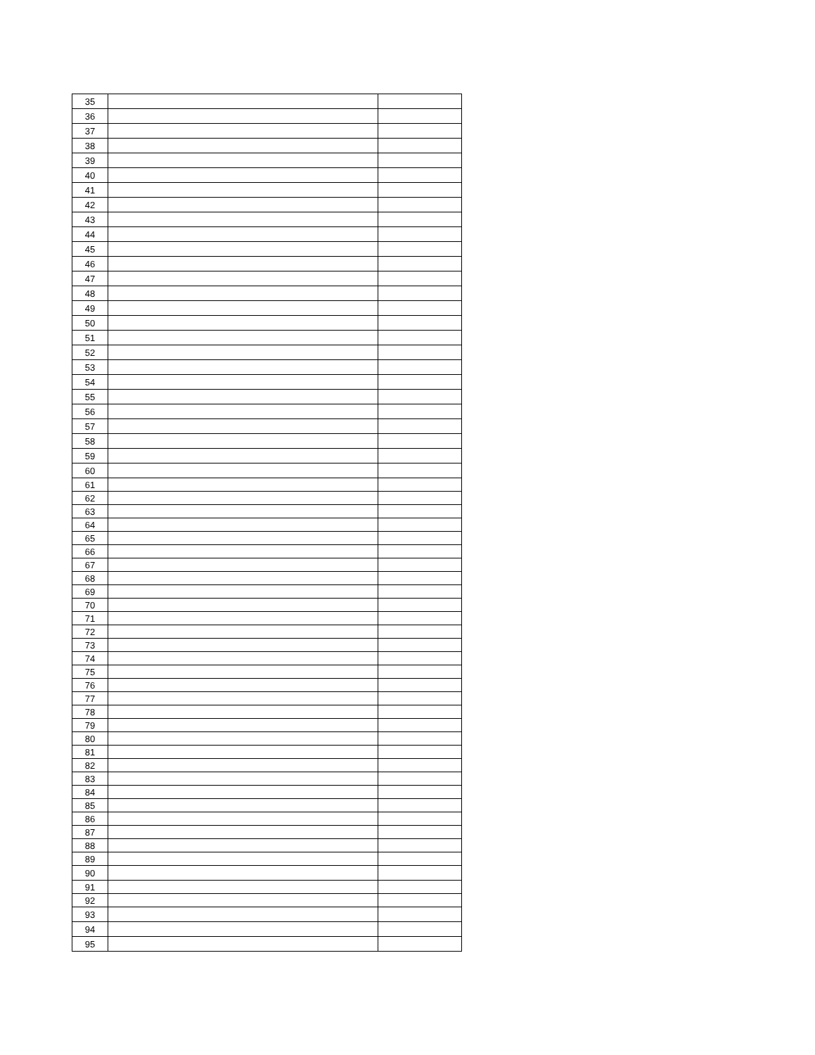| 35 | | |
| 36 | | |
| 37 | | |
| 38 | | |
| 39 | | |
| 40 | | |
| 41 | | |
| 42 | | |
| 43 | | |
| 44 | | |
| 45 | | |
| 46 | | |
| 47 | | |
| 48 | | |
| 49 | | |
| 50 | | |
| 51 | | |
| 52 | | |
| 53 | | |
| 54 | | |
| 55 | | |
| 56 | | |
| 57 | | |
| 58 | | |
| 59 | | |
| 60 | | |
| 61 | | |
| 62 | | |
| 63 | | |
| 64 | | |
| 65 | | |
| 66 | | |
| 67 | | |
| 68 | | |
| 69 | | |
| 70 | | |
| 71 | | |
| 72 | | |
| 73 | | |
| 74 | | |
| 75 | | |
| 76 | | |
| 77 | | |
| 78 | | |
| 79 | | |
| 80 | | |
| 81 | | |
| 82 | | |
| 83 | | |
| 84 | | |
| 85 | | |
| 86 | | |
| 87 | | |
| 88 | | |
| 89 | | |
| 90 | | |
| 91 | | |
| 92 | | |
| 93 | | |
| 94 | | |
| 95 | | |